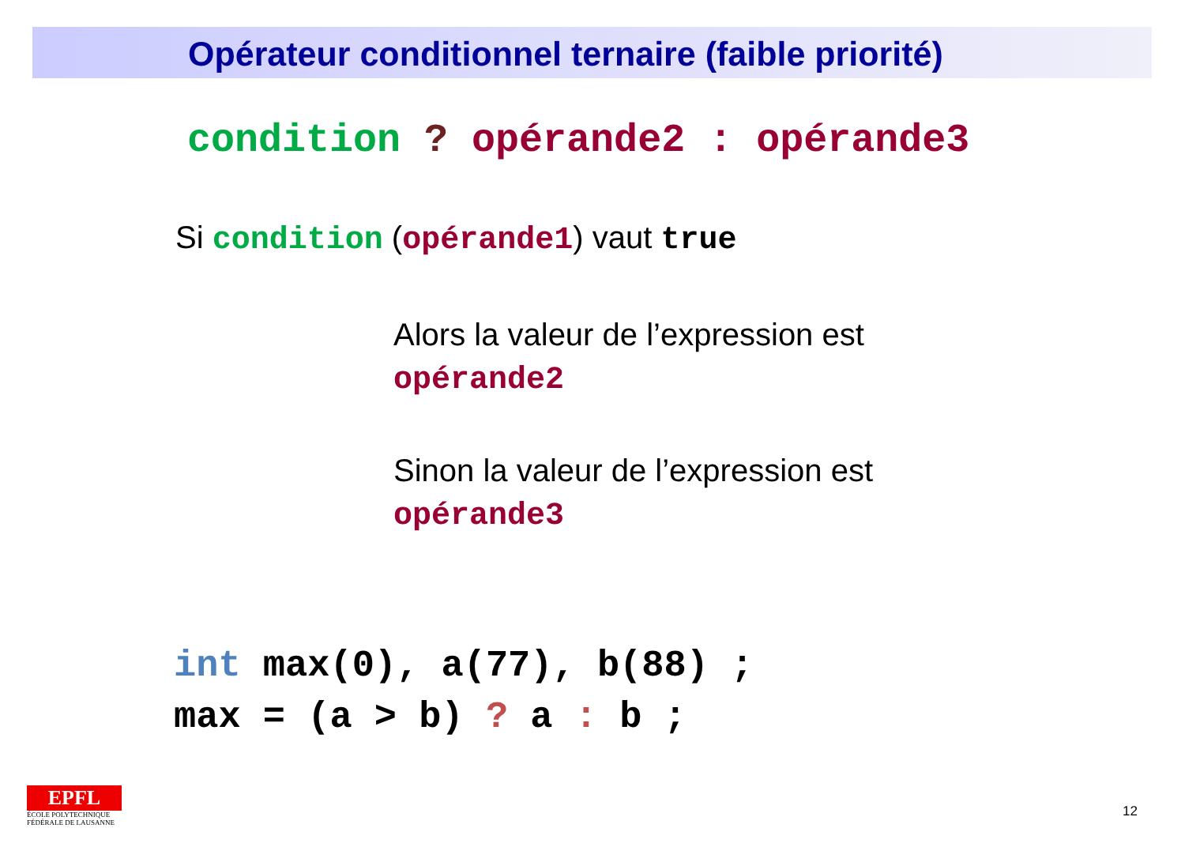Opérateur conditionnel ternaire (faible priorité)
condition ? opérande2 : opérande3
Si condition (opérande1) vaut true
Alors la valeur de l’expression est
opérande2
Sinon la valeur de l’expression est
opérande3
int max(0), a(77), b(88) ;
max = (a > b) ? a : b ;
EPFL
ÉCOLE POLYTECHNIQUE
FÉDÉRALE DE LAUSANNE
12